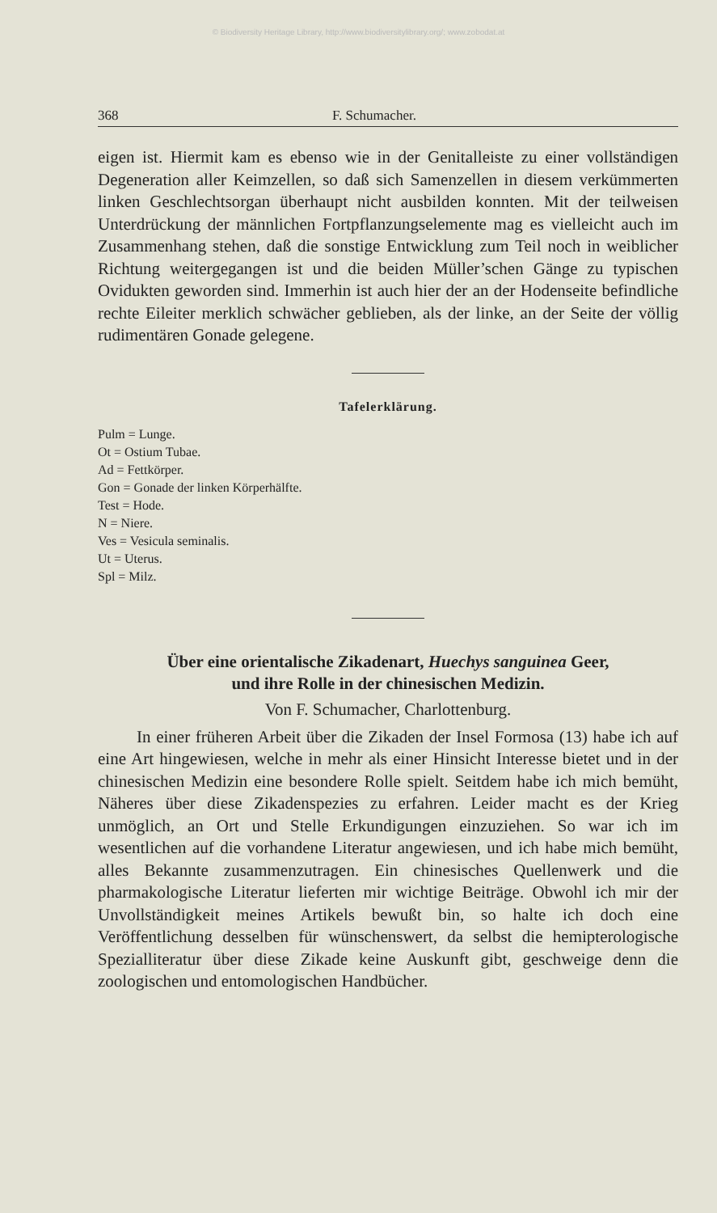© Biodiversity Heritage Library, http://www.biodiversitylibrary.org/; www.zobodat.at
368 F. Schumacher.
eigen ist. Hiermit kam es ebenso wie in der Genitalleiste zu einer vollständigen Degeneration aller Keimzellen, so daß sich Samenzellen in diesem verkümmerten linken Geschlechtsorgan überhaupt nicht ausbilden konnten. Mit der teilweisen Unterdrückung der männlichen Fortpflanzungselemente mag es vielleicht auch im Zusammenhang stehen, daß die sonstige Entwicklung zum Teil noch in weiblicher Richtung weitergegangen ist und die beiden Müller’schen Gänge zu typischen Ovidukten geworden sind. Immerhin ist auch hier der an der Hodenseite befindliche rechte Eileiter merklich schwächer geblieben, als der linke, an der Seite der völlig rudimentären Gonade gelegene.
Tafelerklärung.
Pulm = Lunge.
Ot = Ostium Tubae.
Ad = Fettkörper.
Gon = Gonade der linken Körperhälfte.
Test = Hode.
N = Niere.
Ves = Vesicula seminalis.
Ut = Uterus.
Spl = Milz.
Über eine orientalische Zikadenart, Huechys sanguinea Geer,
und ihre Rolle in der chinesischen Medizin.
Von F. Schumacher, Charlottenburg.
In einer früheren Arbeit über die Zikaden der Insel Formosa (13) habe ich auf eine Art hingewiesen, welche in mehr als einer Hinsicht Interesse bietet und in der chinesischen Medizin eine besondere Rolle spielt. Seitdem habe ich mich bemüht, Näheres über diese Zikadenspezies zu erfahren. Leider macht es der Krieg unmöglich, an Ort und Stelle Erkundigungen einzuziehen. So war ich im wesentlichen auf die vorhandene Literatur angewiesen, und ich habe mich bemüht, alles Bekannte zusammenzutragen. Ein chinesisches Quellenwerk und die pharmakologische Literatur lieferten mir wichtige Beiträge. Obwohl ich mir der Unvollständigkeit meines Artikels bewußt bin, so halte ich doch eine Veröffentlichung desselben für wünschenswert, da selbst die hemipterologische Spezialliteratur über diese Zikade keine Auskunft gibt, geschweige denn die zoologischen und entomologischen Handbücher.